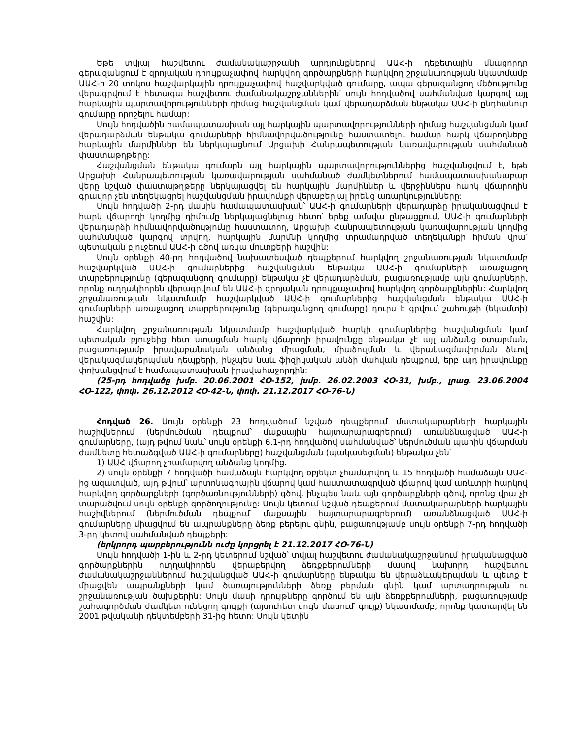Եթե տվյալ հաշվետու ժամանակաշրջանի արդյունքներով ԱԱՀ-ի դեբետային մնացորդը գերազանցում է զրոյական դրույքաչափով հարկվող գործարքների հարկվող շրջանառության նկատմամբ ԱԱՀ-ի 20 տոկոս հաշվարկային դրույքաչափով հաշվարկված գումարը, ապա գերազանցող մեծությունը վերագրվում է հետագա հաշվետու ժամանակաշրջաններին՝ սույն հոդվածով սահմանված կարգով այլ հարկային պարտավորությունների դիմաց հաշվանցման կամ վերադարձման ենթակա ԱԱՀ-ի ընդհանուր գումարը որոշելու համար:
Սույն հոդվածին համապատասխան այլ հարկային պարտավորությունների դիմաց հաշվանցման կամ վերադարձման ենթակա գումարների հիմնավորվածությունը հաստատելու համար հարկ վճարողները հարկային մարմիններ են ներկայացնում Արցախի Հանրապետության կառավարության սահմանած փաստաթղթերը:
Հաշվանցման ենթակա գումարն այլ հարկային պարտավորություններից հաշվանցվում է, եթե Արցախի Հանրապետության կառավարության սահմանած ժամկետներում համապատասխանաբար վերը նշված փաստաթղթերը ներկայացվել են հարկային մարմիններ և վերջիններս հարկ վճարողին գրավոր չեն տեղեկացրել հաշվանցման իրավունքի վերաբերյալ իրենց առարկությունները:
Սույն հոդվածի 2-րդ մասին համապատասխան՝ ԱԱՀ-ի գումարների վերադարձը իրականացվում է հարկ վճարողի կողմից դիմումը ներկայացնելուց հետո՝ երեք ամսվա ընթացքում, ԱԱՀ-ի գումարների վերադարձի հիմնավորվածությունը հաստատող, Արցախի Հանրապետության կառավարության կողմից սահմանված կարգով տրվող, հարկային մարմնի կողմից տրամադրված տեղեկանքի հիման վրա՝ պետական բյուջեում ԱԱՀ-ի գծով առկա մուտքերի հաշվին:
Սույն օրենքի 40-րդ հոդվածով նախատեսված դեպքերում հարկվող շրջանառության նկատմամբ հաշվարկված ԱԱՀ-ի գումարներից հաշվանցման ենթակա ԱԱՀ-ի գումարների առաջացող տարբերությունը (գերազանցող գումարը) ենթակա չէ վերադարձման, բացառությամբ այն գումարների, որոնք ուղղակիորեն վերագրվում են ԱԱՀ-ի զրոյական դրույքաչափով հարկվող գործարքներին: Հարկվող շրջանառության նկատմամբ հաշվարկված ԱԱՀ-ի գումարներից հաշվանցման ենթակա ԱԱՀ-ի գումարների առաջացող տարբերությունը (գերազանցող գումարը) դուրս է գրվում շահույթի (եկամտի) հաշվին:
Հարկվող շրջանառության նկատմամբ հաշվարկված հարկի գումարներից հաշվանցման կամ պետական բյուջեից հետ ստացման հարկ վճարողի իրավունքը ենթակա չէ այլ անձանց օտարման, բացառությամբ իրավաբանական անձանց միացման, միաձուլման և վերակազմավորման ձևով վերակազմակերպման դեպքերի, ինչպես նաև ֆիզիկական անձի մահվան դեպքում, երբ այդ իրավունքը փոխանցվում է համապատասխան իրավահաջորդին:
(25-րդ հոդվածը խմբ. 20.06.2001 ՀՕ-152, խմբ. 26.02.2003 ՀՕ-31, խմբ., լրաց. 23.06.2004 ՀՕ-122, փոփ. 26.12.2012 ՀՕ-42-Ն, փոփ. 21.12.2017 ՀՕ-76-Ն)
Հոդված 26. Սույն օրենքի 23 հոդվածում նշված դեպքերում մատակարարների հարկային հաշիվներում (ներմուծման դեպքում՝ մաքսային հայտարարագրերում) առանձնացված ԱԱՀ-ի գումարները, (այդ թվում նաև՝ սույն օրենքի 6.1-րդ հոդվածով սահմանված՝ ներմուծման պահին վճարման ժամկետը հետաձգված ԱԱՀ-ի գումարները) հաշվանցման (պակասեցման) ենթակա չեն՝
1) ԱԱՀ վճարող չհամարվող անձանց կողմից.
2) սույն օրենքի 7 հոդվածի համաձայն հարկվող օբյեկտ չհամարվող և 15 հոդվածի համաձայն ԱԱՀ-ից ազատված, այդ թվում՝ արտոնագրային վճարով կամ հաստատագրված վճարով կամ առևտրի հարկով հարկվող գործարքների (գործառնությունների) գծով, ինչպես նաև այն գործարքների գծով, որոնց վրա չի տարածվում սույն օրենքի գործողությունը: Սույն կետում նշված դեպքերում մատակարարների հարկային հաշիվներում (ներմուծման դեպքում՝ մաքսային հայտարարագրերում) առանձնացված ԱԱՀ-ի գումարները միացվում են ապրանքները ձեռք բերելու գնին, բացառությամբ սույն օրենքի 7-րդ հոդվածի 3-րդ կետով սահմանված դեպքերի:
(երկրորդ պարբերությունն ուժը կորցրել է 21.12.2017 ՀՕ-76-Ն)
Սույն հոդվածի 1-ին և 2-րդ կետերում նշված՝ տվյալ հաշվետու ժամանակաշրջանում իրականացված գործարքներին ուղղակիորեն վերաբերվող ձեռքբերումների մասով նախորդ հաշվետու ժամանակաշրջաններում հաշվանցված ԱԱՀ-ի գումարները ենթակա են վերաձևակերպման և պետք է միացվեն ապրանքների կամ ծառայությունների ձեռք բերման գնին կամ արտադրության ու շրջանառության ծախքերին: Սույն մասի դրույթները գործում են այն ձեռքբերումների, բացառությամբ շահագործման ժամկետ ունեցող գույքի (այսուհետ սույն մասում՝ գույք) նկատմամբ, որոնք կատարվել են 2001 թվականի դեկտեմբերի 31-ից հետո: Սույն կետին